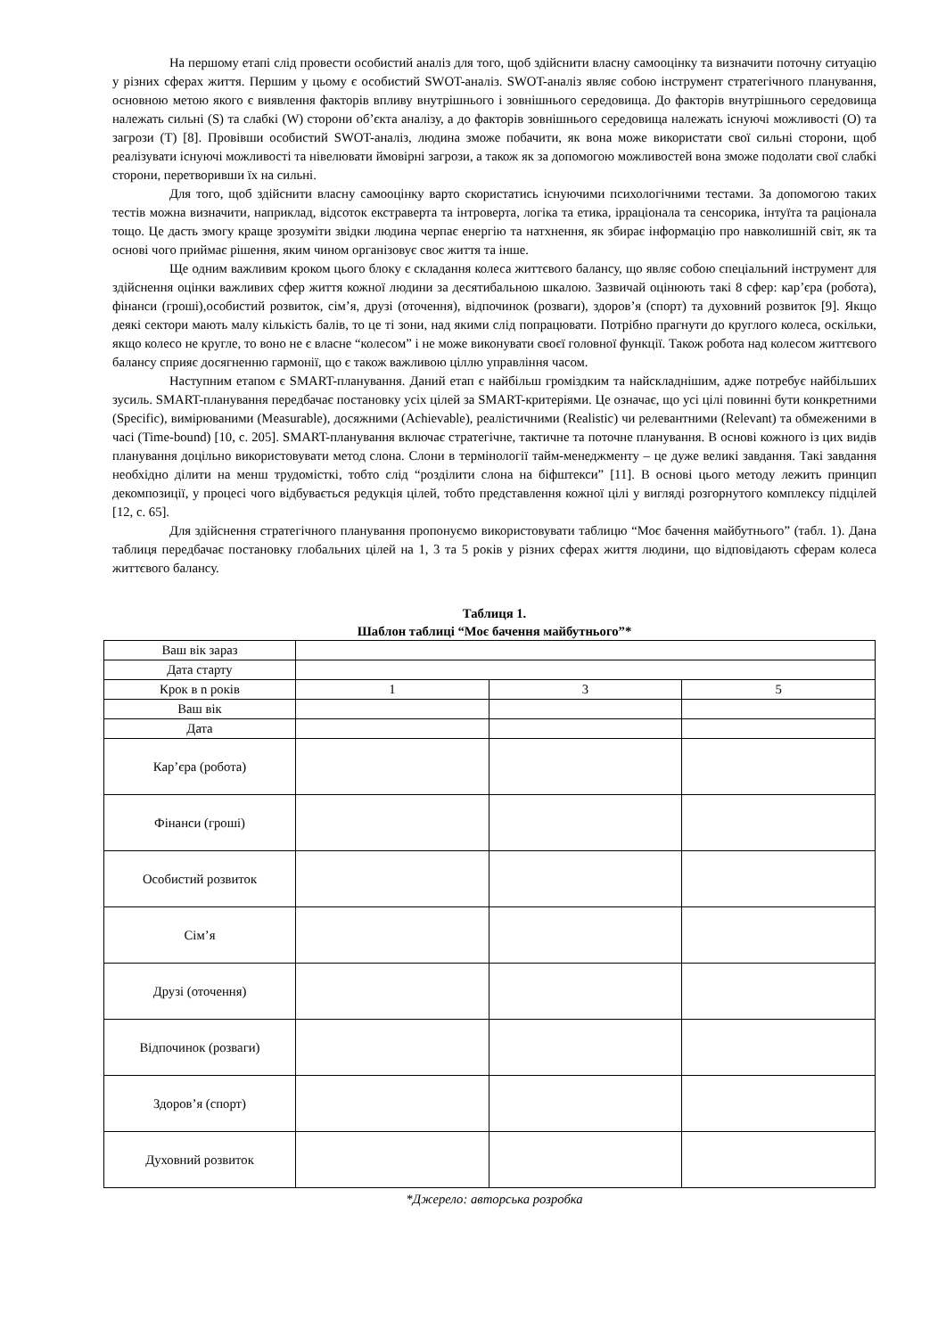На першому етапі слід провести особистий аналіз для того, щоб здійснити власну самооцінку та визначити поточну ситуацію у різних сферах життя. Першим у цьому є особистий SWOT-аналіз. SWOT-аналіз являє собою інструмент стратегічного планування, основною метою якого є виявлення факторів впливу внутрішнього і зовнішнього середовища. До факторів внутрішнього середовища належать сильні (S) та слабкі (W) сторони об’єкта аналізу, а до факторів зовнішнього середовища належать існуючі можливості (O) та загрози (T) [8]. Провівши особистий SWOT-аналіз, людина зможе побачити, як вона може використати свої сильні сторони, щоб реалізувати існуючі можливості та нівелювати ймовірні загрози, а також як за допомогою можливостей вона зможе подолати свої слабкі сторони, перетворивши їх на сильні.
Для того, щоб здійснити власну самооцінку варто скористатись існуючими психологічними тестами. За допомогою таких тестів можна визначити, наприклад, відсоток екстраверта та інтроверта, логіка та етика, ірраціонала та сенсорика, інтуїта та раціонала тощо. Це дасть змогу краще зрозуміти звідки людина черпає енергію та натхнення, як збирає інформацію про навколишній світ, як та основі чого приймає рішення, яким чином організовує своє життя та інше.
Ще одним важливим кроком цього блоку є складання колеса життєвого балансу, що являє собою спеціальний інструмент для здійснення оцінки важливих сфер життя кожної людини за десятибальною шкалою. Зазвичай оцінюють такі 8 сфер: кар’єра (робота), фінанси (гроші),особистий розвиток, сім’я, друзі (оточення), відпочинок (розваги), здоров’я (спорт) та духовний розвиток [9]. Якщо деякі сектори мають малу кількість балів, то це ті зони, над якими слід попрацювати. Потрібно прагнути до круглого колеса, оскільки, якщо колесо не кругле, то воно не є власне “колесом” і не може виконувати своєї головної функції. Також робота над колесом життєвого балансу сприяє досягненню гармонії, що є також важливою ціллю управління часом.
Наступним етапом є SMART-планування. Даний етап є найбільш громіздким та найскладнішим, адже потребує найбільших зусиль. SMART-планування передбачає постановку усіх цілей за SMART-критеріями. Це означає, що усі цілі повинні бути конкретними (Specific), вимірюваними (Measurable), досяжними (Achievable), реалістичними (Realistic) чи релевантними (Relevant) та обмеженими в часі (Time-bound) [10, с. 205]. SMART-планування включає стратегічне, тактичне та поточне планування. В основі кожного із цих видів планування доцільно використовувати метод слона. Слони в термінології тайм-менеджменту – це дуже великі завдання. Такі завдання необхідно ділити на менш трудомісткі, тобто слід “розділити слона на біфштекси” [11]. В основі цього методу лежить принцип декомпозиції, у процесі чого відбувається редукція цілей, тобто представлення кожної цілі у вигляді розгорнутого комплексу підцілей [12, с. 65].
Для здійснення стратегічного планування пропонуємо використовувати таблицю “Моє бачення майбутнього” (табл. 1). Дана таблиця передбачає постановку глобальних цілей на 1, 3 та 5 років у різних сферах життя людини, що відповідають сферам колеса життєвого балансу.
Таблиця 1.
Шаблон таблиці “Моє бачення майбутнього”*
| Ваш вік зараз | | | |
| Дата старту | | | |
| Крок в n років | 1 | 3 | 5 |
| Ваш вік | | | |
| Дата | | | |
| Кар’єра (робота) | | | |
| Фінанси (гроші) | | | |
| Особистий розвиток | | | |
| Сім’я | | | |
| Друзі (оточення) | | | |
| Відпочинок (розваги) | | | |
| Здоров’я (спорт) | | | |
| Духовний розвиток | | | |
*Джерело: авторська розробка